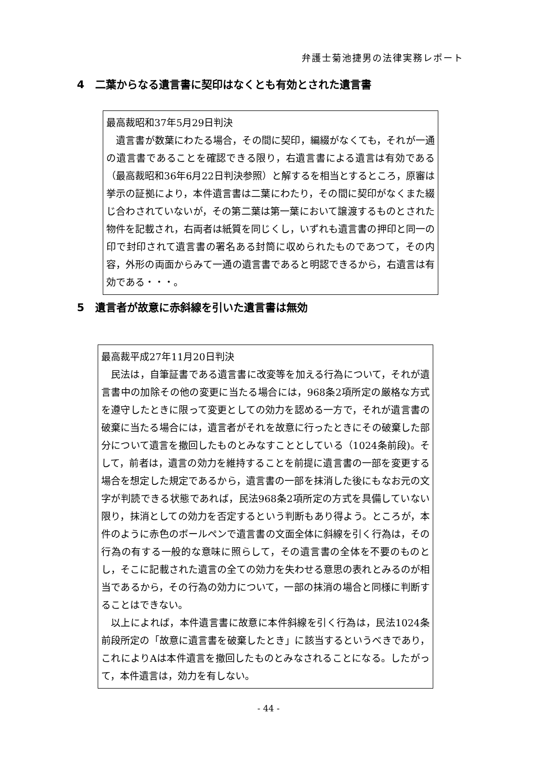弁護士菊池捷男の法律実務レポート
4　二葉からなる遺言書に契印はなくとも有効とされた遺言書
最高裁昭和37年5月29日判決
遺言書が数葉にわたる場合，その間に契印，編綴がなくても，それが一通の遺言書であることを確認できる限り，右遺言書による遺言は有効である（最高裁昭和36年6月22日判決参照）と解するを相当とするところ，原審は挙示の証拠により，本件遺言書は二葉にわたり，その間に契印がなくまた綴じ合わされていないが，その第二葉は第一葉において譲渡するものとされた物件を記載され，右両者は紙質を同じくし，いずれも遺言書の押印と同一の印で封印されて遺言書の署名ある封筒に収められたものであつて，その内容，外形の両面からみて一通の遺言書であると明認できるから，右遺言は有効である・・・。
5　遺言者が故意に赤斜線を引いた遺言書は無効
最高裁平成27年11月20日判決
民法は，自筆証書である遺言書に改変等を加える行為について，それが遺言書中の加除その他の変更に当たる場合には，968条2項所定の厳格な方式を遵守したときに限って変更としての効力を認める一方で，それが遺言書の破棄に当たる場合には，遺言者がそれを故意に行ったときにその破棄した部分について遺言を撤回したものとみなすこととしている（1024条前段)。そして，前者は，遺言の効力を維持することを前提に遺言書の一部を変更する場合を想定した規定であるから，遺言書の一部を抹消した後にもなお元の文字が判読できる状態であれば，民法968条2項所定の方式を具備していない限り，抹消としての効力を否定するという判断もあり得よう。ところが，本件のように赤色のボールペンで遺言書の文面全体に斜線を引く行為は，その行為の有する一般的な意味に照らして，その遺言書の全体を不要のものとし，そこに記載された遺言の全ての効力を失わせる意思の表れとみるのが相当であるから，その行為の効力について，一部の抹消の場合と同様に判断することはできない。
以上によれば，本件遺言書に故意に本件斜線を引く行為は，民法1024条前段所定の「故意に遺言書を破棄したとき」に該当するというべきであり，これによりAは本件遺言を撤回したものとみなされることになる。したがって，本件遺言は，効力を有しない。
- 44 -